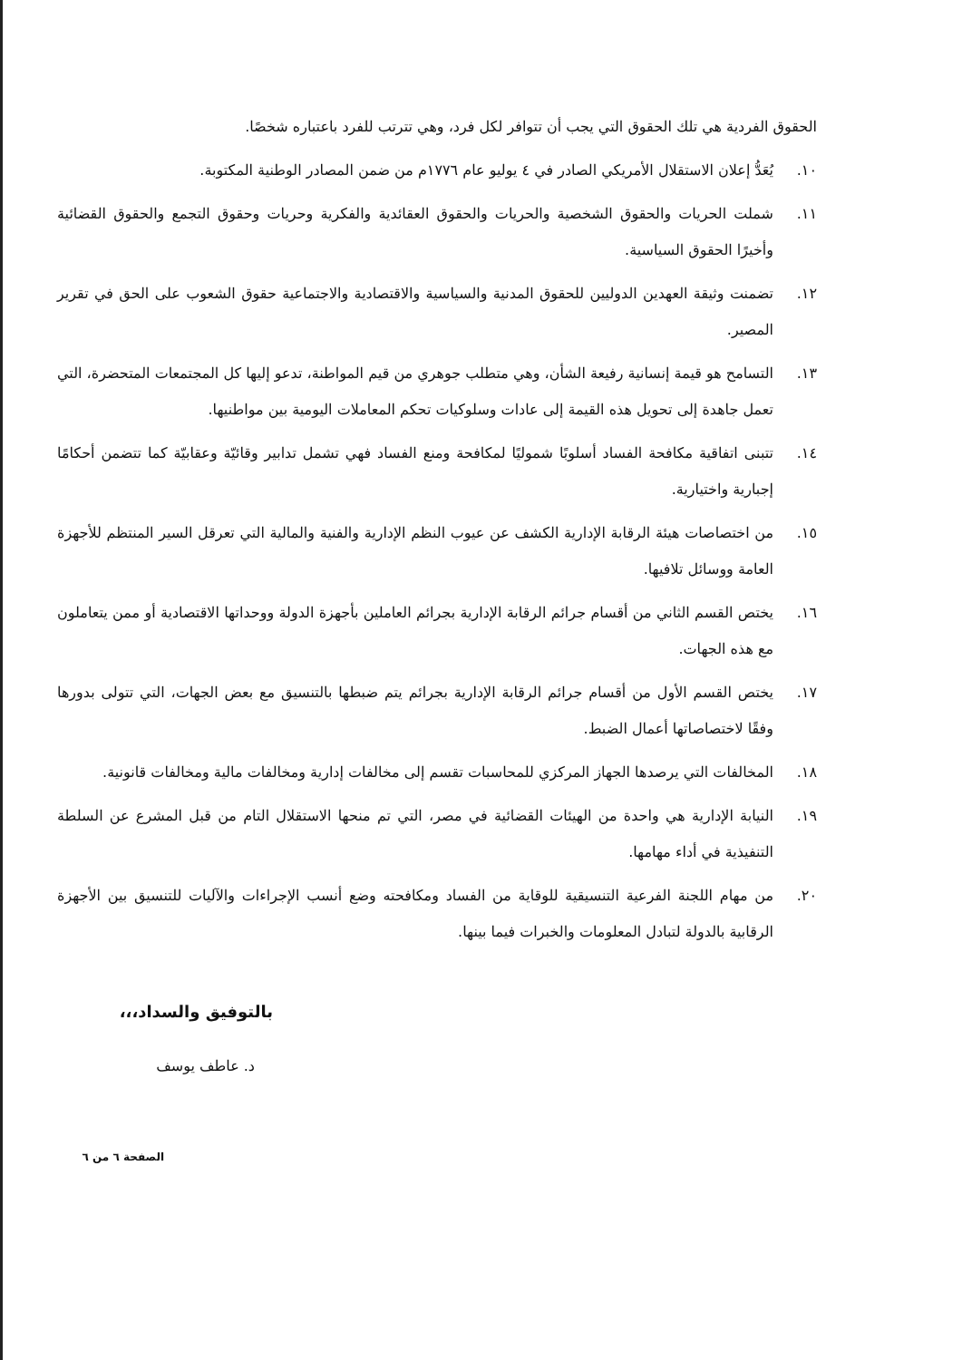الحقوق الفردية هي تلك الحقوق التي يجب أن تتوافر لكل فرد، وهي تترتب للفرد باعتباره شخصًا.
١٠. يُعَدُّ إعلان الاستقلال الأمريكي الصادر في ٤ يوليو عام ١٧٧٦م من ضمن المصادر الوطنية المكتوبة.
١١. شملت الحريات والحقوق الشخصية والحريات والحقوق العقائدية والفكرية وحريات وحقوق التجمع والحقوق القضائية وأخيرًا الحقوق السياسية.
١٢. تضمنت وثيقة العهدين الدوليين للحقوق المدنية والسياسية والاقتصادية والاجتماعية حقوق الشعوب على الحق في تقرير المصير.
١٣. التسامح هو قيمة إنسانية رفيعة الشأن، وهي متطلب جوهري من قيم المواطنة، تدعو إليها كل المجتمعات المتحضرة، التي تعمل جاهدة إلى تحويل هذه القيمة إلى عادات وسلوكيات تحكم المعاملات اليومية بين مواطنيها.
١٤. تتبنى اتفاقية مكافحة الفساد أسلوبًا شموليًا لمكافحة ومنع الفساد فهي تشمل تدابير وقائيّة وعقابيّة كما تتضمن أحكامًا إجبارية واختيارية.
١٥. من اختصاصات هيئة الرقابة الإدارية الكشف عن عيوب النظم الإدارية والفنية والمالية التي تعرقل السير المنتظم للأجهزة العامة ووسائل تلافيها.
١٦. يختص القسم الثاني من أقسام جرائم الرقابة الإدارية بجرائم العاملين بأجهزة الدولة ووحداتها الاقتصادية أو ممن يتعاملون مع هذه الجهات.
١٧. يختص القسم الأول من أقسام جرائم الرقابة الإدارية بجرائم يتم ضبطها بالتنسيق مع بعض الجهات، التي تتولى بدورها وفقًا لاختصاصاتها أعمال الضبط.
١٨. المخالفات التي يرصدها الجهاز المركزي للمحاسبات تقسم إلى مخالفات إدارية ومخالفات مالية ومخالفات قانونية.
١٩. النيابة الإدارية هي واحدة من الهيئات القضائية في مصر، التي تم منحها الاستقلال التام من قبل المشرع عن السلطة التنفيذية في أداء مهامها.
٢٠. من مهام اللجنة الفرعية التنسيقية للوقاية من الفساد ومكافحته وضع أنسب الإجراءات والآليات للتنسيق بين الأجهزة الرقابية بالدولة لتبادل المعلومات والخبرات فيما بينها.
بالتوفيق والسداد،،،
د. عاطف يوسف
الصفحة ٦ من ٦